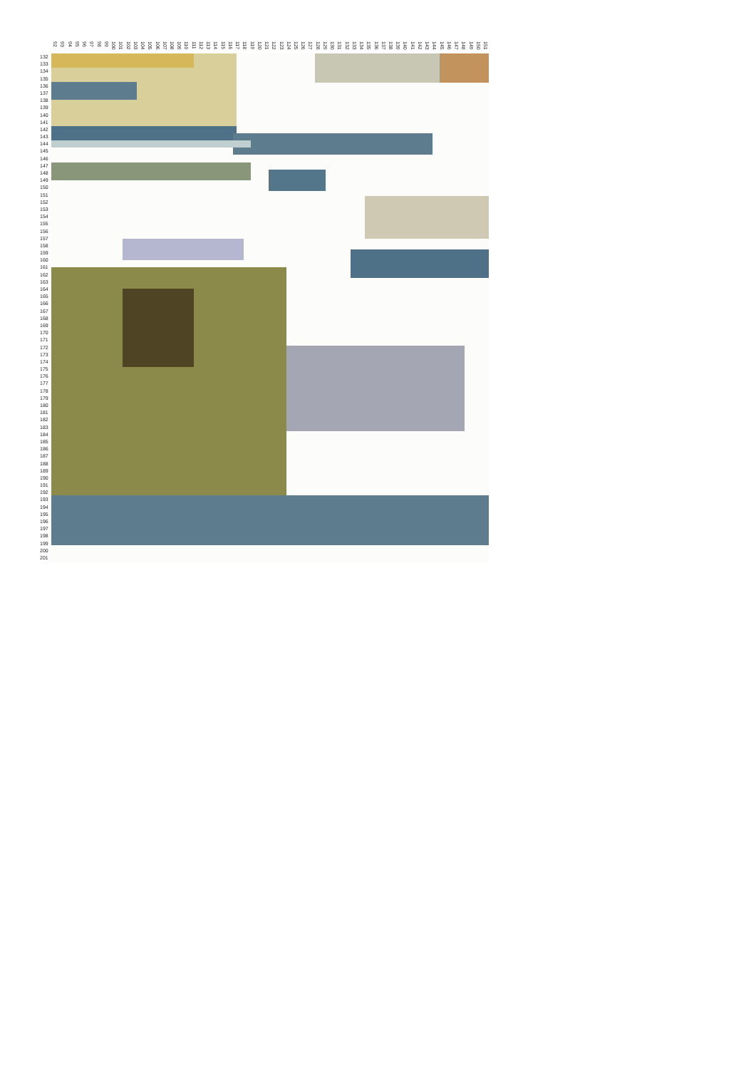92 93 94 95 96 97 98 99 100 101 102 103 104 105 106 107 108 109 110 111 112 113 114 115 116 117 118 119 120 121 122 123 124 125 126 127 128 129 130 131 132 133 134 135 136 137 138 139 140 141 142 143 144 145 146 147 148 149 150 151
132
133
134
135
136
137
138
139
140
141
142
143
144
145
146
147
148
149
150
151
152
153
154
155
156
157
158
159
160
161
162
163
164
165
166
167
168
169
170
171
172
173
174
175
176
177
178
179
180
181
182
183
184
185
186
187
188
189
190
191
192
193
194
195
196
197
198
199
200
201